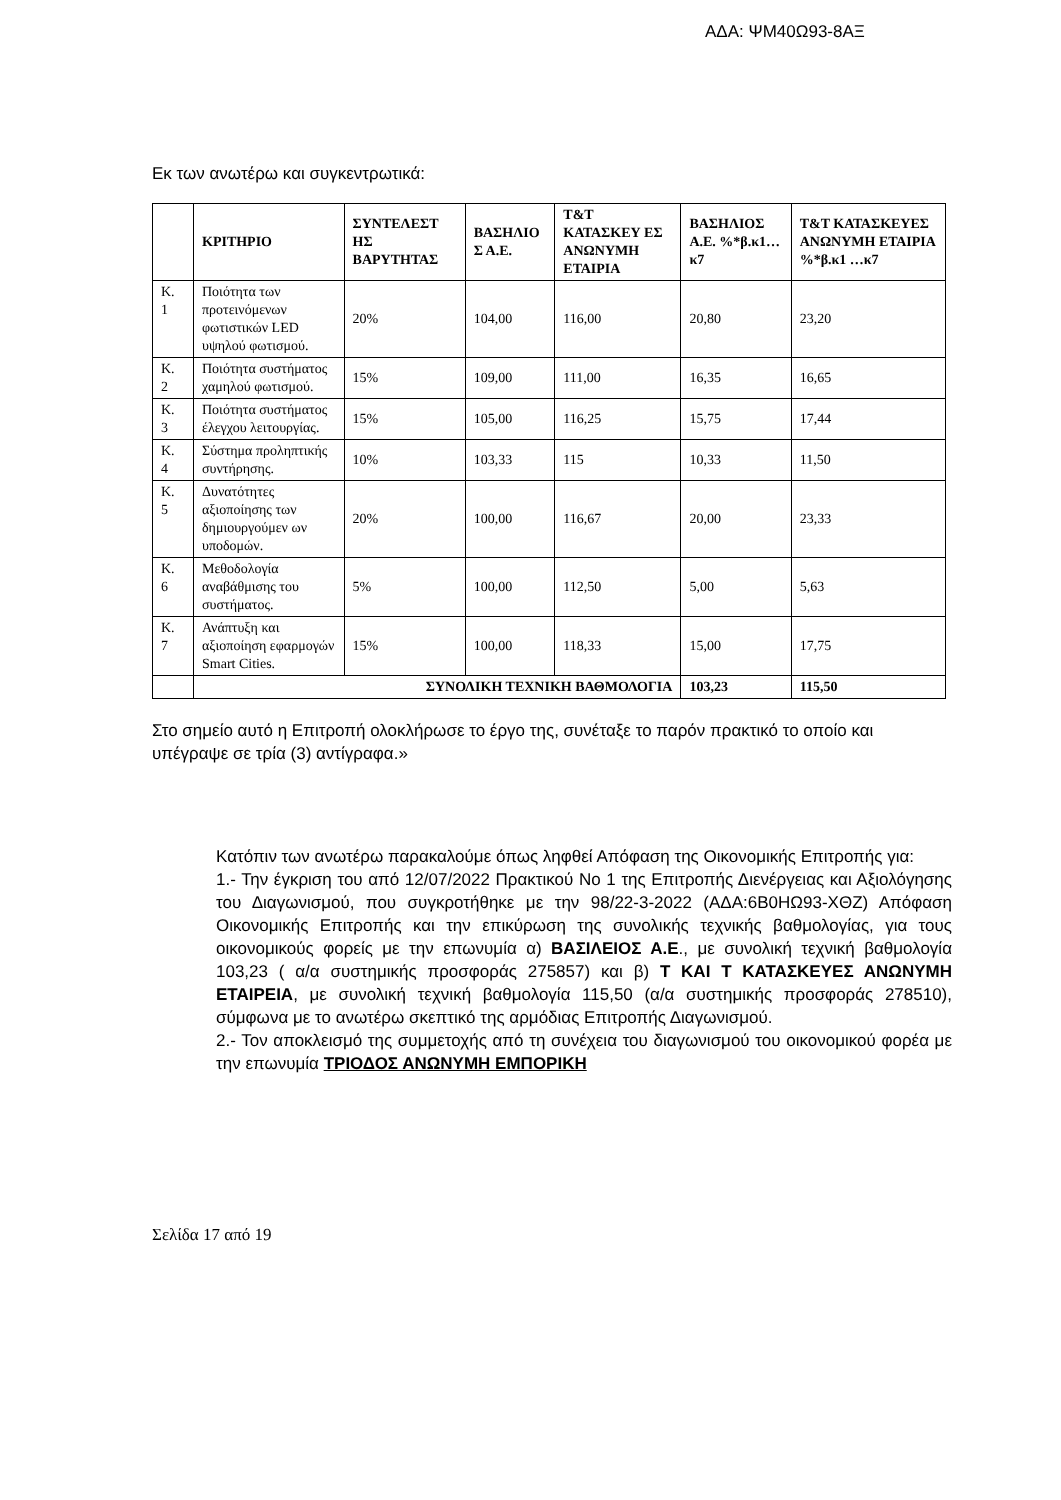ΑΔΑ: ΨΜ40Ω93-8ΑΞ
Εκ των ανωτέρω και συγκεντρωτικά:
| | ΚΡΙΤΗΡΙΟ | ΣΥΝΤΕΛΕΣΤ ΗΣ ΒΑΡΥΤΗΤΑΣ | ΒΑΣΗΛΙΟ Σ Α.Ε. | T&T ΚΑΤΑΣΚΕΥ ΕΣ ΑΝΩΝΥΜΗ ΕΤΑΙΡΙΑ | ΒΑΣΗΛΙΟΣ Α.Ε. %*β.κ1… κ7 | T&T ΚΑΤΑΣΚΕΥΕΣ ΑΝΩΝΥΜΗ ΕΤΑΙΡΙΑ %*β.κ1 …κ7 |
| --- | --- | --- | --- | --- | --- | --- |
| Κ. 1 | Ποιότητα των προτεινόμενων φωτιστικών LED υψηλού φωτισμού. | 20% | 104,00 | 116,00 | 20,80 | 23,20 |
| Κ. 2 | Ποιότητα συστήματος χαμηλού φωτισμού. | 15% | 109,00 | 111,00 | 16,35 | 16,65 |
| Κ. 3 | Ποιότητα συστήματος έλεγχου λειτουργίας. | 15% | 105,00 | 116,25 | 15,75 | 17,44 |
| Κ. 4 | Σύστημα προληπτικής συντήρησης. | 10% | 103,33 | 115 | 10,33 | 11,50 |
| Κ. 5 | Δυνατότητες αξιοποίησης των δημιουργούμεν ων υποδομών. | 20% | 100,00 | 116,67 | 20,00 | 23,33 |
| Κ. 6 | Μεθοδολογία αναβάθμισης του συστήματος. | 5% | 100,00 | 112,50 | 5,00 | 5,63 |
| Κ. 7 | Ανάπτυξη και αξιοποίηση εφαρμογών Smart Cities. | 15% | 100,00 | 118,33 | 15,00 | 17,75 |
| | ΣΥΝΟΛΙΚΗ ΤΕΧΝΙΚΗ ΒΑΘΜΟΛΟΓΙΑ | | | | 103,23 | 115,50 |
Στο σημείο αυτό η Επιτροπή ολοκλήρωσε το έργο της, συνέταξε το παρόν πρακτικό το οποίο και υπέγραψε σε τρία (3) αντίγραφα.»
Κατόπιν των ανωτέρω παρακαλούμε όπως ληφθεί Απόφαση της Οικονομικής Επιτροπής για:
1.- Την έγκριση του από 12/07/2022 Πρακτικού Νο 1 της Επιτροπής Διενέργειας και Αξιολόγησης του Διαγωνισμού, που συγκροτήθηκε με την 98/22-3-2022 (ΑΔΑ:6Β0ΗΩ93-ΧΘΖ) Απόφαση Οικονομικής Επιτροπής και την επικύρωση της συνολικής τεχνικής βαθμολογίας, για τους οικονομικούς φορείς με την επωνυμία α) ΒΑΣΙΛΕΙΟΣ Α.Ε., με συνολική τεχνική βαθμολογία 103,23 ( α/α συστημικής προσφοράς 275857) και β) Τ ΚΑΙ Τ ΚΑΤΑΣΚΕΥΕΣ ΑΝΩΝΥΜΗ ΕΤΑΙΡΕΙΑ, με συνολική τεχνική βαθμολογία 115,50 (α/α συστημικής προσφοράς 278510), σύμφωνα με το ανωτέρω σκεπτικό της αρμόδιας Επιτροπής Διαγωνισμού.
2.- Τον αποκλεισμό της συμμετοχής από τη συνέχεια του διαγωνισμού του οικονομικού φορέα με την επωνυμία ΤΡΙΟΔΟΣ ΑΝΩΝΥΜΗ ΕΜΠΟΡΙΚΗ
Σελίδα 17 από 19